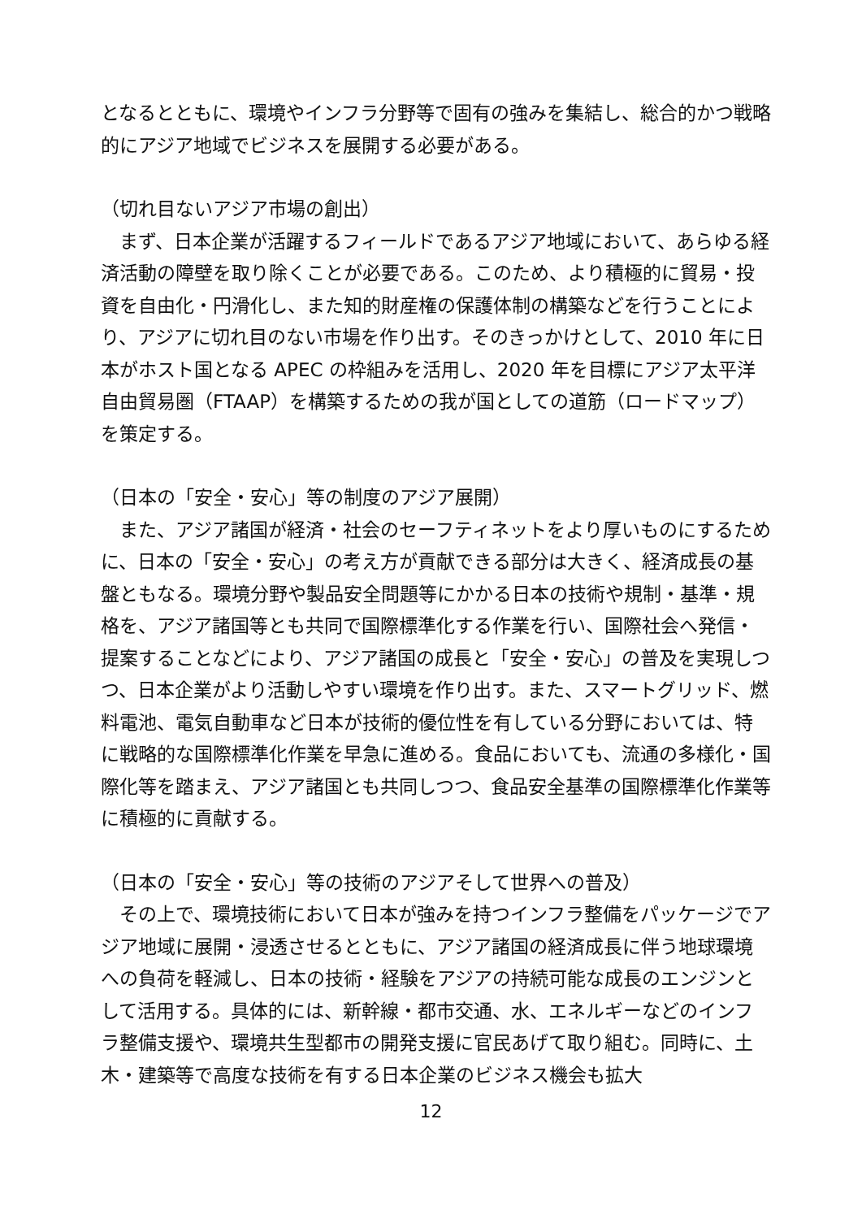となるとともに、環境やインフラ分野等で固有の強みを集結し、総合的かつ戦略的にアジア地域でビジネスを展開する必要がある。
（切れ目ないアジア市場の創出）
　まず、日本企業が活躍するフィールドであるアジア地域において、あらゆる経済活動の障壁を取り除くことが必要である。このため、より積極的に貿易・投資を自由化・円滑化し、また知的財産権の保護体制の構築などを行うことにより、アジアに切れ目のない市場を作り出す。そのきっかけとして、2010 年に日本がホスト国となる APEC の枠組みを活用し、2020 年を目標にアジア太平洋自由貿易圏（FTAAP）を構築するための我が国としての道筋（ロードマップ）を策定する。
（日本の「安全・安心」等の制度のアジア展開）
　また、アジア諸国が経済・社会のセーフティネットをより厚いものにするために、日本の「安全・安心」の考え方が貢献できる部分は大きく、経済成長の基盤ともなる。環境分野や製品安全問題等にかかる日本の技術や規制・基準・規格を、アジア諸国等とも共同で国際標準化する作業を行い、国際社会へ発信・提案することなどにより、アジア諸国の成長と「安全・安心」の普及を実現しつつ、日本企業がより活動しやすい環境を作り出す。また、スマートグリッド、燃料電池、電気自動車など日本が技術的優位性を有している分野においては、特に戦略的な国際標準化作業を早急に進める。食品においても、流通の多様化・国際化等を踏まえ、アジア諸国とも共同しつつ、食品安全基準の国際標準化作業等に積極的に貢献する。
（日本の「安全・安心」等の技術のアジアそして世界への普及）
　その上で、環境技術において日本が強みを持つインフラ整備をパッケージでアジア地域に展開・浸透させるとともに、アジア諸国の経済成長に伴う地球環境への負荷を軽減し、日本の技術・経験をアジアの持続可能な成長のエンジンとして活用する。具体的には、新幹線・都市交通、水、エネルギーなどのインフラ整備支援や、環境共生型都市の開発支援に官民あげて取り組む。同時に、土木・建築等で高度な技術を有する日本企業のビジネス機会も拡大
12